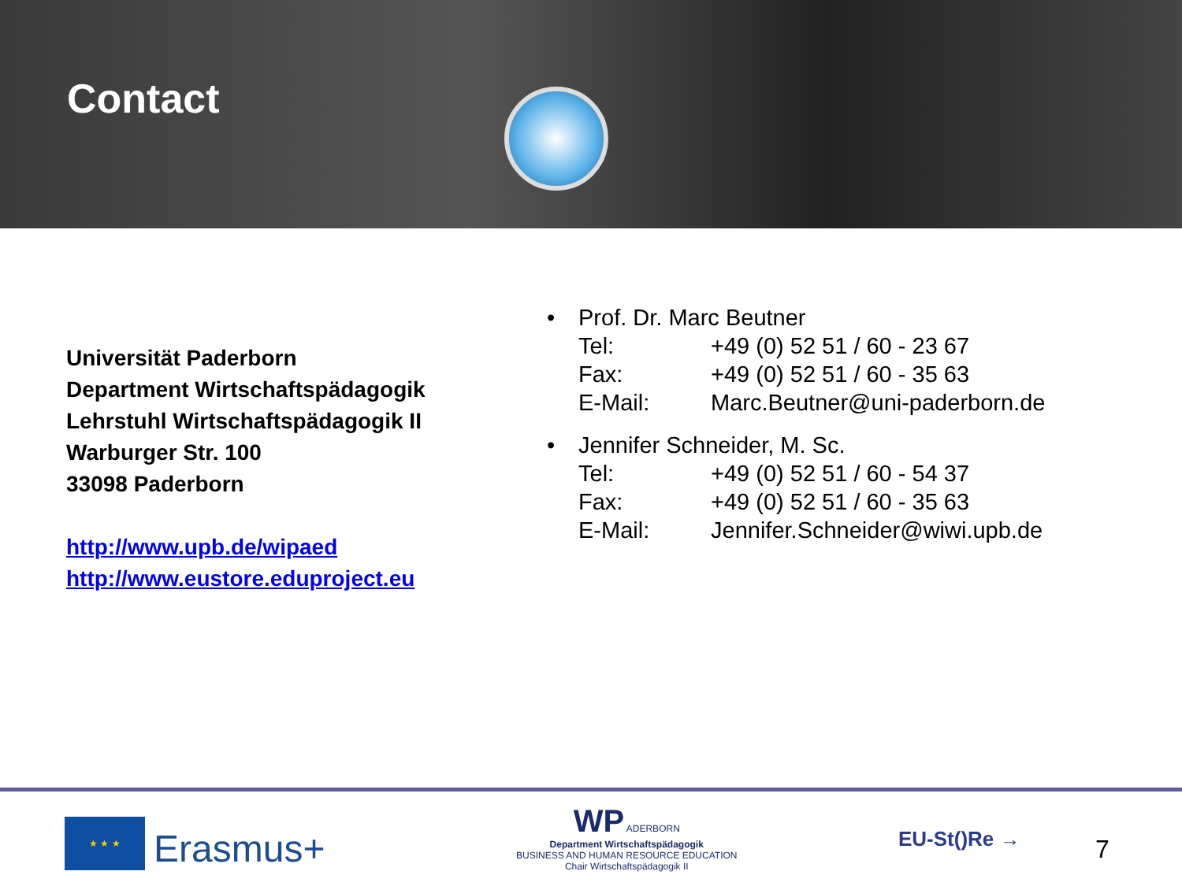Contact
Universität Paderborn
Department Wirtschaftspädagogik
Lehrstuhl Wirtschaftspädagogik II
Warburger Str. 100
33098 Paderborn
http://www.upb.de/wipaed
http://www.eustore.eduproject.eu
• Prof. Dr. Marc Beutner
Tel: +49 (0) 52 51 / 60 - 23 67
Fax: +49 (0) 52 51 / 60 - 35 63
E-Mail: Marc.Beutner@uni-paderborn.de
• Jennifer Schneider, M. Sc.
Tel: +49 (0) 52 51 / 60 - 54 37
Fax: +49 (0) 52 51 / 60 - 35 63
E-Mail: Jennifer.Schneider@wiwi.upb.de
★ ★ ★
Erasmus+
WP ADERBORN
Department Wirtschaftspädagogik
BUSINESS AND HUMAN RESOURCE EDUCATION
Chair Wirtschaftspädagogik II
EU-St()Re → 7